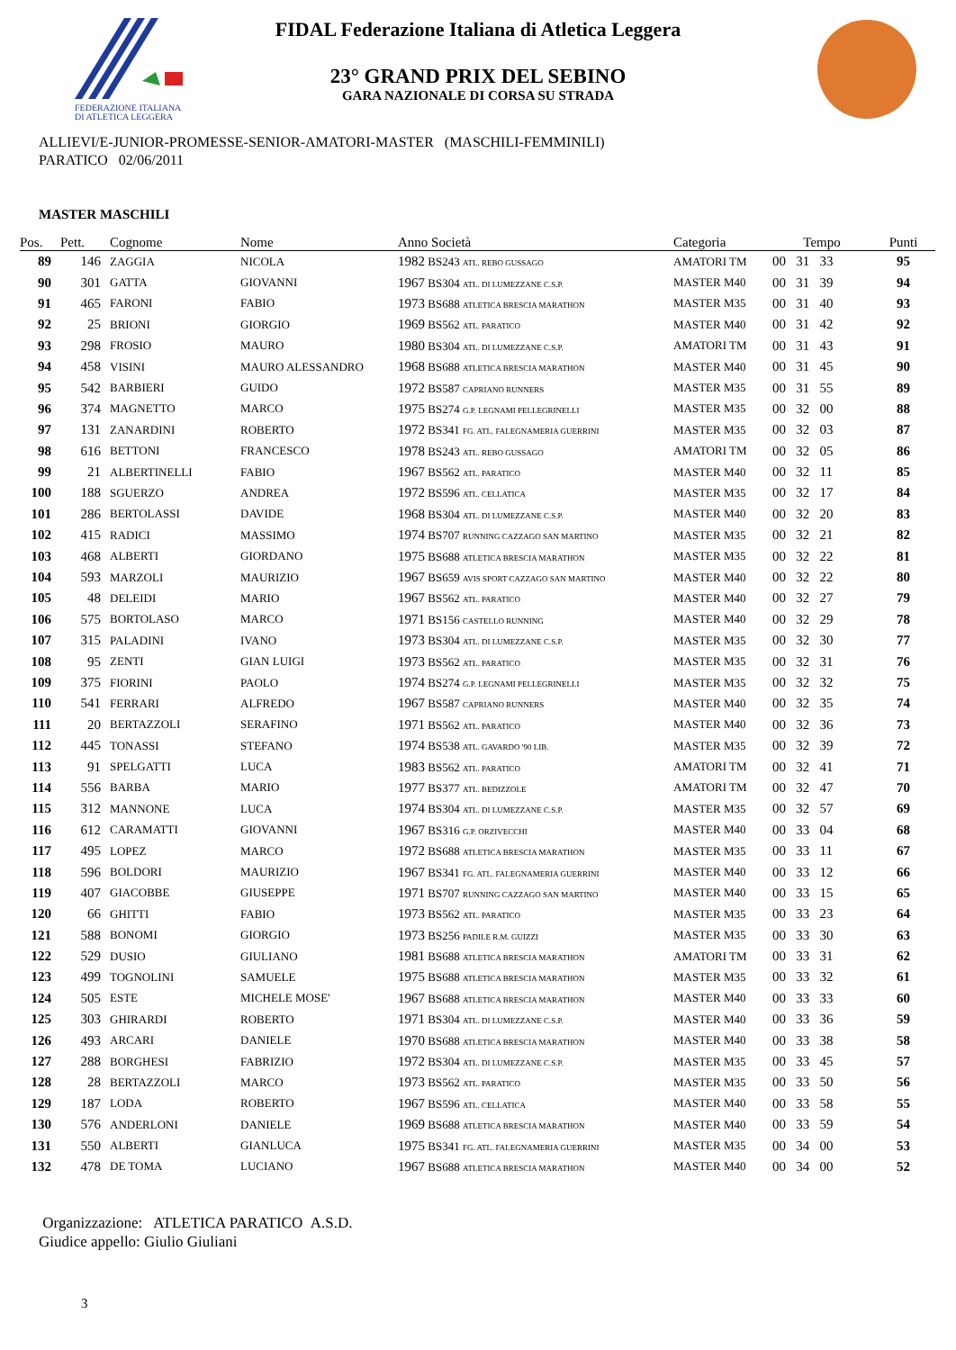FEDERAZIONE ITALIANA
DI ATLETICA LEGGERA
FIDAL Federazione Italiana di Atletica Leggera
23° GRAND PRIX DEL SEBINO
GARA NAZIONALE DI CORSA SU STRADA
ALLIEVI/E-JUNIOR-PROMESSE-SENIOR-AMATORI-MASTER (MASCHILI-FEMMINILI)
PARATICO 02/06/2011
MASTER MASCHILI
| Pos. | Pett. | Cognome | Nome | Anno Società | Categoria | Tempo | Punti |
| --- | --- | --- | --- | --- | --- | --- | --- |
| 89 | 146 | ZAGGIA | NICOLA | 1982 BS243 ATL. REBO GUSSAGO | AMATORI TM | 00 31 33 | 95 |
| 90 | 301 | GATTA | GIOVANNI | 1967 BS304 ATL. DI LUMEZZANE C.S.P. | MASTER M40 | 00 31 39 | 94 |
| 91 | 465 | FARONI | FABIO | 1973 BS688 ATLETICA BRESCIA MARATHON | MASTER M35 | 00 31 40 | 93 |
| 92 | 25 | BRIONI | GIORGIO | 1969 BS562 ATL. PARATICO | MASTER M40 | 00 31 42 | 92 |
| 93 | 298 | FROSIO | MAURO | 1980 BS304 ATL. DI LUMEZZANE C.S.P. | AMATORI TM | 00 31 43 | 91 |
| 94 | 458 | VISINI | MAURO ALESSANDRO | 1968 BS688 ATLETICA BRESCIA MARATHON | MASTER M40 | 00 31 45 | 90 |
| 95 | 542 | BARBIERI | GUIDO | 1972 BS587 CAPRIANO RUNNERS | MASTER M35 | 00 31 55 | 89 |
| 96 | 374 | MAGNETTO | MARCO | 1975 BS274 G.P. LEGNAMI PELLEGRINELLI | MASTER M35 | 00 32 00 | 88 |
| 97 | 131 | ZANARDINI | ROBERTO | 1972 BS341 FG. ATL. FALEGNAMERIA GUERRINI | MASTER M35 | 00 32 03 | 87 |
| 98 | 616 | BETTONI | FRANCESCO | 1978 BS243 ATL. REBO GUSSAGO | AMATORI TM | 00 32 05 | 86 |
| 99 | 21 | ALBERTINELLI | FABIO | 1967 BS562 ATL. PARATICO | MASTER M40 | 00 32 11 | 85 |
| 100 | 188 | SGUERZO | ANDREA | 1972 BS596 ATL. CELLATICA | MASTER M35 | 00 32 17 | 84 |
| 101 | 286 | BERTOLASSI | DAVIDE | 1968 BS304 ATL. DI LUMEZZANE C.S.P. | MASTER M40 | 00 32 20 | 83 |
| 102 | 415 | RADICI | MASSIMO | 1974 BS707 RUNNING CAZZAGO SAN MARTINO | MASTER M35 | 00 32 21 | 82 |
| 103 | 468 | ALBERTI | GIORDANO | 1975 BS688 ATLETICA BRESCIA MARATHON | MASTER M35 | 00 32 22 | 81 |
| 104 | 593 | MARZOLI | MAURIZIO | 1967 BS659 AVIS SPORT CAZZAGO SAN MARTINO | MASTER M40 | 00 32 22 | 80 |
| 105 | 48 | DELEIDI | MARIO | 1967 BS562 ATL. PARATICO | MASTER M40 | 00 32 27 | 79 |
| 106 | 575 | BORTOLASO | MARCO | 1971 BS156 CASTELLO RUNNING | MASTER M40 | 00 32 29 | 78 |
| 107 | 315 | PALADINI | IVANO | 1973 BS304 ATL. DI LUMEZZANE C.S.P. | MASTER M35 | 00 32 30 | 77 |
| 108 | 95 | ZENTI | GIAN LUIGI | 1973 BS562 ATL. PARATICO | MASTER M35 | 00 32 31 | 76 |
| 109 | 375 | FIORINI | PAOLO | 1974 BS274 G.P. LEGNAMI PELLEGRINELLI | MASTER M35 | 00 32 32 | 75 |
| 110 | 541 | FERRARI | ALFREDO | 1967 BS587 CAPRIANO RUNNERS | MASTER M40 | 00 32 35 | 74 |
| 111 | 20 | BERTAZZOLI | SERAFINO | 1971 BS562 ATL. PARATICO | MASTER M40 | 00 32 36 | 73 |
| 112 | 445 | TONASSI | STEFANO | 1974 BS538 ATL. GAVARDO '90 LIB. | MASTER M35 | 00 32 39 | 72 |
| 113 | 91 | SPELGATTI | LUCA | 1983 BS562 ATL. PARATICO | AMATORI TM | 00 32 41 | 71 |
| 114 | 556 | BARBA | MARIO | 1977 BS377 ATL. BEDIZZOLE | AMATORI TM | 00 32 47 | 70 |
| 115 | 312 | MANNONE | LUCA | 1974 BS304 ATL. DI LUMEZZANE C.S.P. | MASTER M35 | 00 32 57 | 69 |
| 116 | 612 | CARAMATTI | GIOVANNI | 1967 BS316 G.P. ORZIVECCHI | MASTER M40 | 00 33 04 | 68 |
| 117 | 495 | LOPEZ | MARCO | 1972 BS688 ATLETICA BRESCIA MARATHON | MASTER M35 | 00 33 11 | 67 |
| 118 | 596 | BOLDORI | MAURIZIO | 1967 BS341 FG. ATL. FALEGNAMERIA GUERRINI | MASTER M40 | 00 33 12 | 66 |
| 119 | 407 | GIACOBBE | GIUSEPPE | 1971 BS707 RUNNING CAZZAGO SAN MARTINO | MASTER M40 | 00 33 15 | 65 |
| 120 | 66 | GHITTI | FABIO | 1973 BS562 ATL. PARATICO | MASTER M35 | 00 33 23 | 64 |
| 121 | 588 | BONOMI | GIORGIO | 1973 BS256 PADILE R.M. GUIZZI | MASTER M35 | 00 33 30 | 63 |
| 122 | 529 | DUSIO | GIULIANO | 1981 BS688 ATLETICA BRESCIA MARATHON | AMATORI TM | 00 33 31 | 62 |
| 123 | 499 | TOGNOLINI | SAMUELE | 1975 BS688 ATLETICA BRESCIA MARATHON | MASTER M35 | 00 33 32 | 61 |
| 124 | 505 | ESTE | MICHELE MOSE' | 1967 BS688 ATLETICA BRESCIA MARATHON | MASTER M40 | 00 33 33 | 60 |
| 125 | 303 | GHIRARDI | ROBERTO | 1971 BS304 ATL. DI LUMEZZANE C.S.P. | MASTER M40 | 00 33 36 | 59 |
| 126 | 493 | ARCARI | DANIELE | 1970 BS688 ATLETICA BRESCIA MARATHON | MASTER M40 | 00 33 38 | 58 |
| 127 | 288 | BORGHESI | FABRIZIO | 1972 BS304 ATL. DI LUMEZZANE C.S.P. | MASTER M35 | 00 33 45 | 57 |
| 128 | 28 | BERTAZZOLI | MARCO | 1973 BS562 ATL. PARATICO | MASTER M35 | 00 33 50 | 56 |
| 129 | 187 | LODA | ROBERTO | 1967 BS596 ATL. CELLATICA | MASTER M40 | 00 33 58 | 55 |
| 130 | 576 | ANDERLONI | DANIELE | 1969 BS688 ATLETICA BRESCIA MARATHON | MASTER M40 | 00 33 59 | 54 |
| 131 | 550 | ALBERTI | GIANLUCA | 1975 BS341 FG. ATL. FALEGNAMERIA GUERRINI | MASTER M35 | 00 34 00 | 53 |
| 132 | 478 | DE TOMA | LUCIANO | 1967 BS688 ATLETICA BRESCIA MARATHON | MASTER M40 | 00 34 00 | 52 |
Organizzazione: ATLETICA PARATICO A.S.D.
Giudice appello: Giulio Giuliani
3